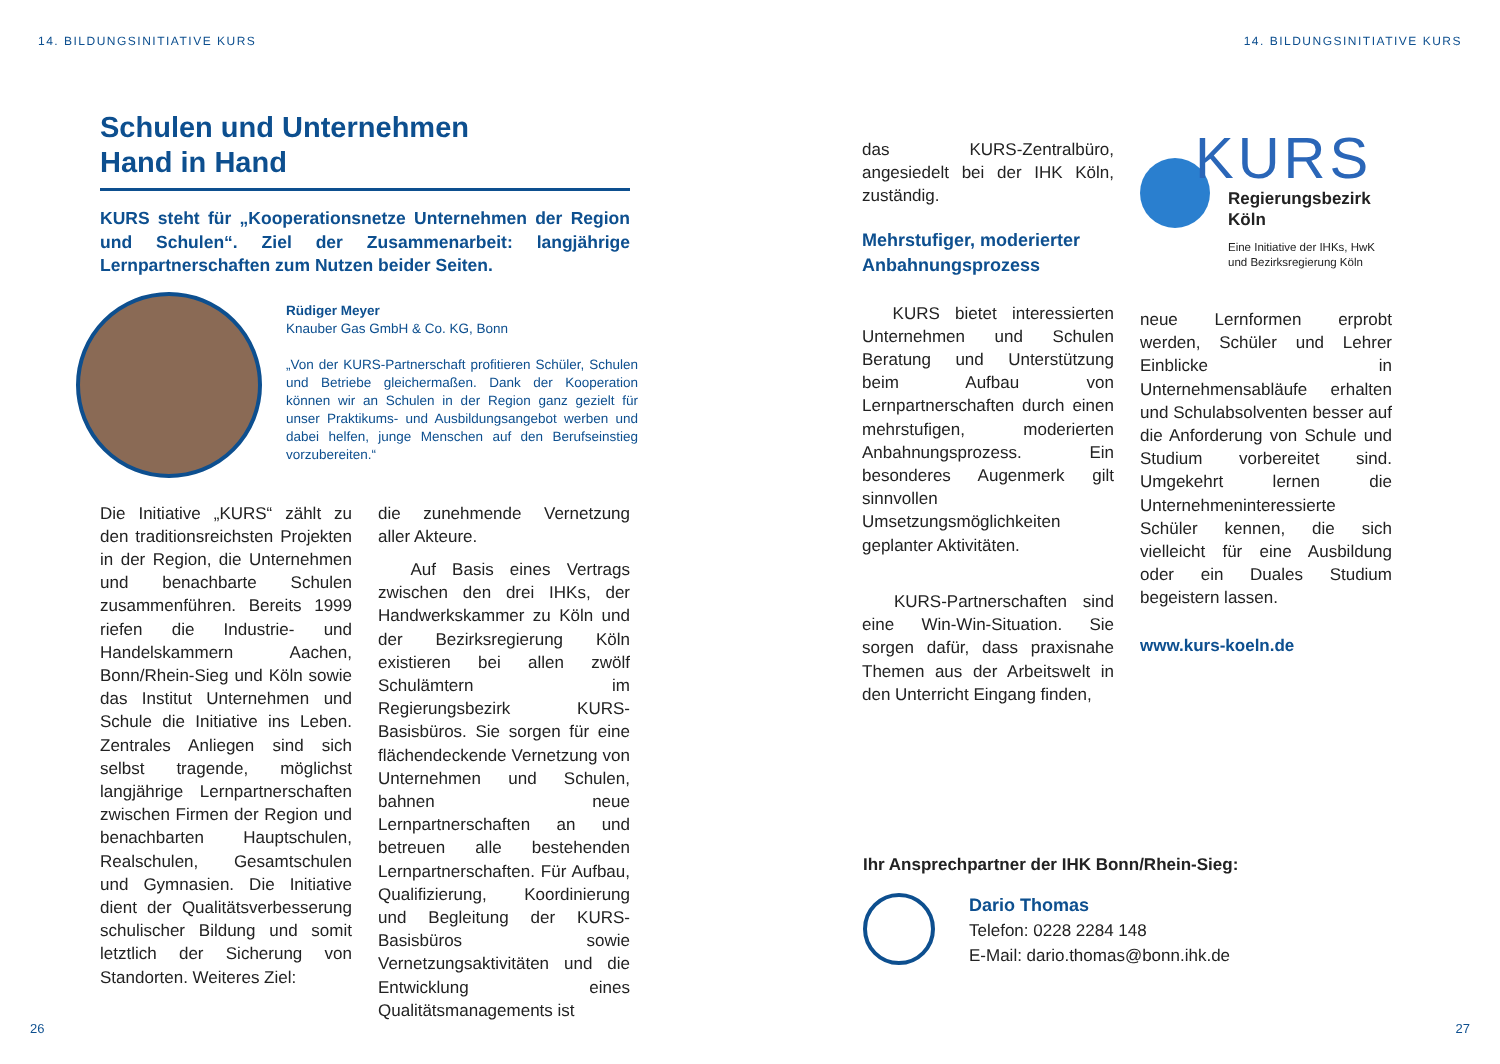14. BILDUNGSINITIATIVE KURS
Schulen und Unternehmen
Hand in Hand
KURS steht für „Kooperationsnetze Unternehmen der Region und Schulen“. Ziel der Zusammenarbeit: langjährige Lernpartnerschaften zum Nutzen beider Seiten.
Rüdiger Meyer
Knauber Gas GmbH & Co. KG, Bonn
„Von der KURS-Partnerschaft profitieren Schüler, Schulen und Betriebe gleichermaßen. Dank der Kooperation können wir an Schulen in der Region ganz gezielt für unser Praktikums- und Ausbildungsangebot werben und dabei helfen, junge Menschen auf den Berufseinstieg vorzubereiten.“
Die Initiative „KURS“ zählt zu den traditionsreichsten Projekten in der Region, die Unternehmen und benachbarte Schulen zusammenführen. Bereits 1999 riefen die Industrie- und Handelskammern Aachen, Bonn/Rhein-Sieg und Köln sowie das Institut Unternehmen und Schule die Initiative ins Leben. Zentrales Anliegen sind sich selbst tragende, möglichst langjährige Lernpartnerschaften zwischen Firmen der Region und benachbarten Hauptschulen, Realschulen, Gesamtschulen und Gymnasien. Die Initiative dient der Qualitätsverbesserung schulischer Bildung und somit letztlich der Sicherung von Standorten. Weiteres Ziel:
die zunehmende Vernetzung aller Akteure.
Auf Basis eines Vertrags zwischen den drei IHKs, der Handwerkskammer zu Köln und der Bezirksregierung Köln existieren bei allen zwölf Schulämtern im Regierungsbezirk KURS-Basisbüros. Sie sorgen für eine flächendeckende Vernetzung von Unternehmen und Schulen, bahnen neue Lernpartnerschaften an und betreuen alle bestehenden Lernpartnerschaften. Für Aufbau, Qualifizierung, Koordinierung und Begleitung der KURS-Basisbüros sowie Vernetzungsaktivitäten und die Entwicklung eines Qualitätsmanagements ist
26
14. BILDUNGSINITIATIVE KURS
das KURS-Zentralbüro, angesiedelt bei der IHK Köln, zuständig.
Mehrstufiger, moderierter Anbahnungsprozess
KURS bietet interessierten Unternehmen und Schulen Beratung und Unterstützung beim Aufbau von Lernpartnerschaften durch einen mehrstufigen, moderierten Anbahnungsprozess. Ein besonderes Augenmerk gilt sinnvollen Umsetzungsmöglichkeiten geplanter Aktivitäten.
KURS-Partnerschaften sind eine Win-Win-Situation. Sie sorgen dafür, dass praxisnahe Themen aus der Arbeitswelt in den Unterricht Eingang finden,
KURS
Regierungsbezirk
Köln
Eine Initiative der IHKs, HwK
und Bezirksregierung Köln
neue Lernformen erprobt werden, Schüler und Lehrer Einblicke in Unternehmensabläufe erhalten und Schulabsolventen besser auf die Anforderung von Schule und Studium vorbereitet sind. Umgekehrt lernen die Unternehmeninteressierte Schüler kennen, die sich vielleicht für eine Ausbildung oder ein Duales Studium begeistern lassen.
www.kurs-koeln.de
Ihr Ansprechpartner der IHK Bonn/Rhein-Sieg:
Dario Thomas
Telefon: 0228 2284 148
E-Mail: dario.thomas@bonn.ihk.de
27